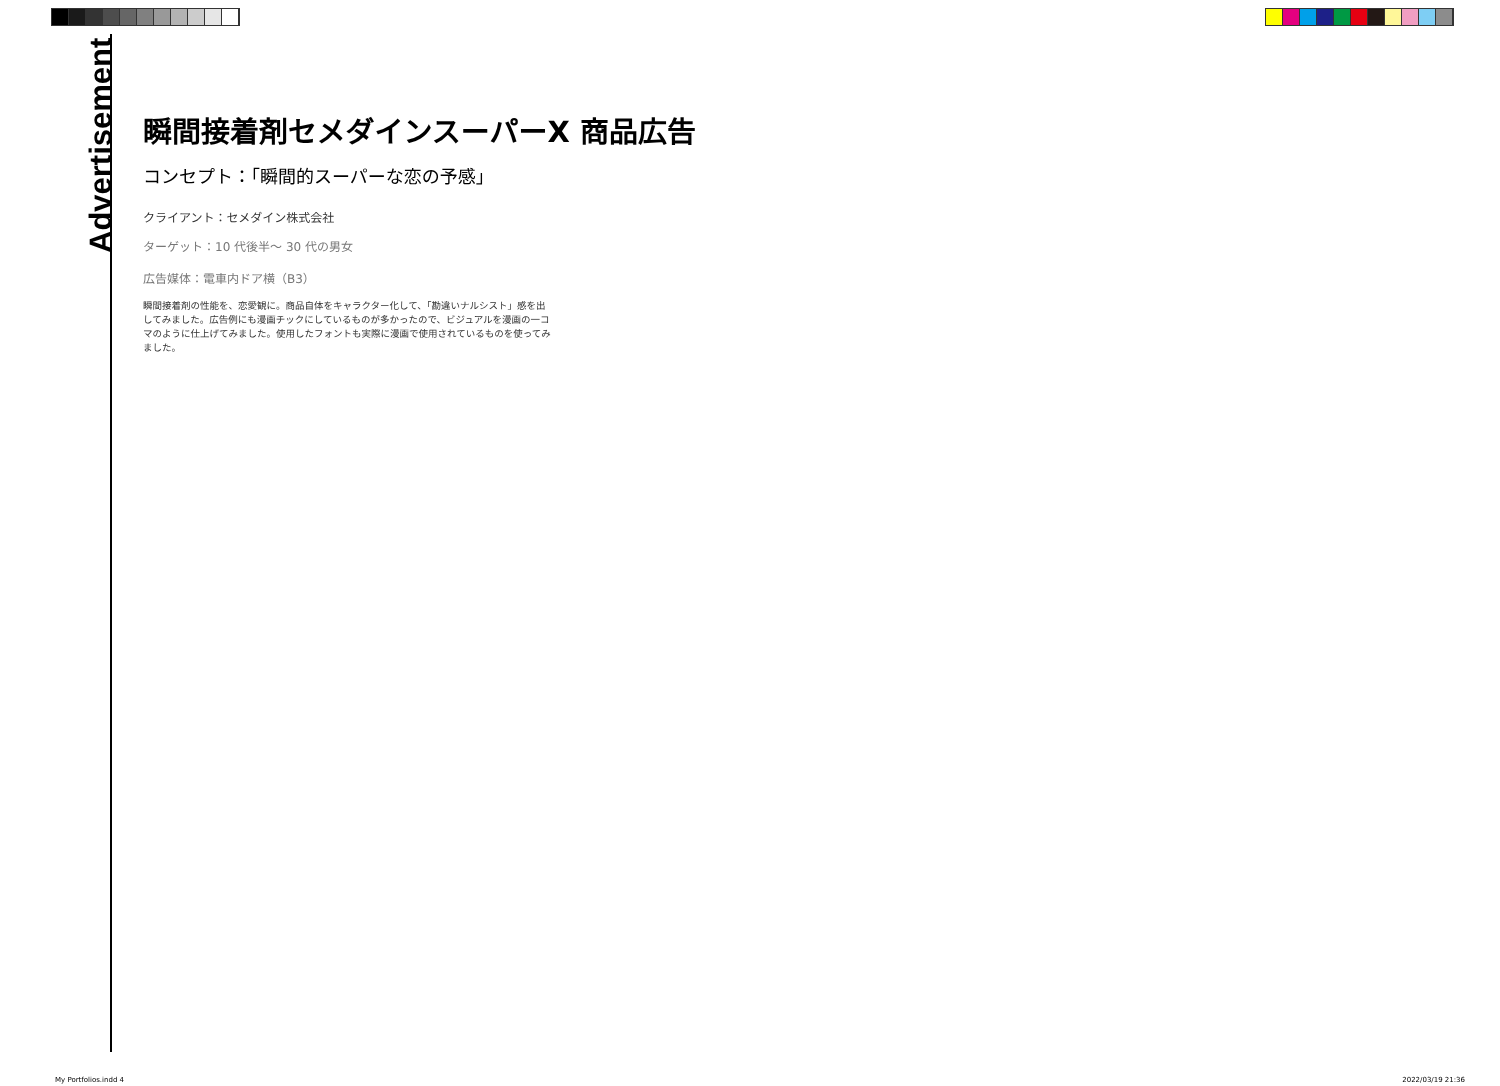Advertisement
瞬間接着剤セメダインスーパーX 商品広告
コンセプト：「瞬間的スーパーな恋の予感」
クライアント：セメダイン株式会社
ターゲット：10 代後半〜 30 代の男女
広告媒体：電車内ドア横（B3）
瞬間接着剤の性能を、恋愛観に。商品自体をキャラクター化して、「勘違いナルシスト」感を出してみました。広告例にも漫画チックにしているものが多かったので、ビジュアルを漫画の一コマのように仕上げてみました。使用したフォントも実際に漫画で使用されているものを使ってみました。
My Portfolios.indd 4 2022/03/19 21:36